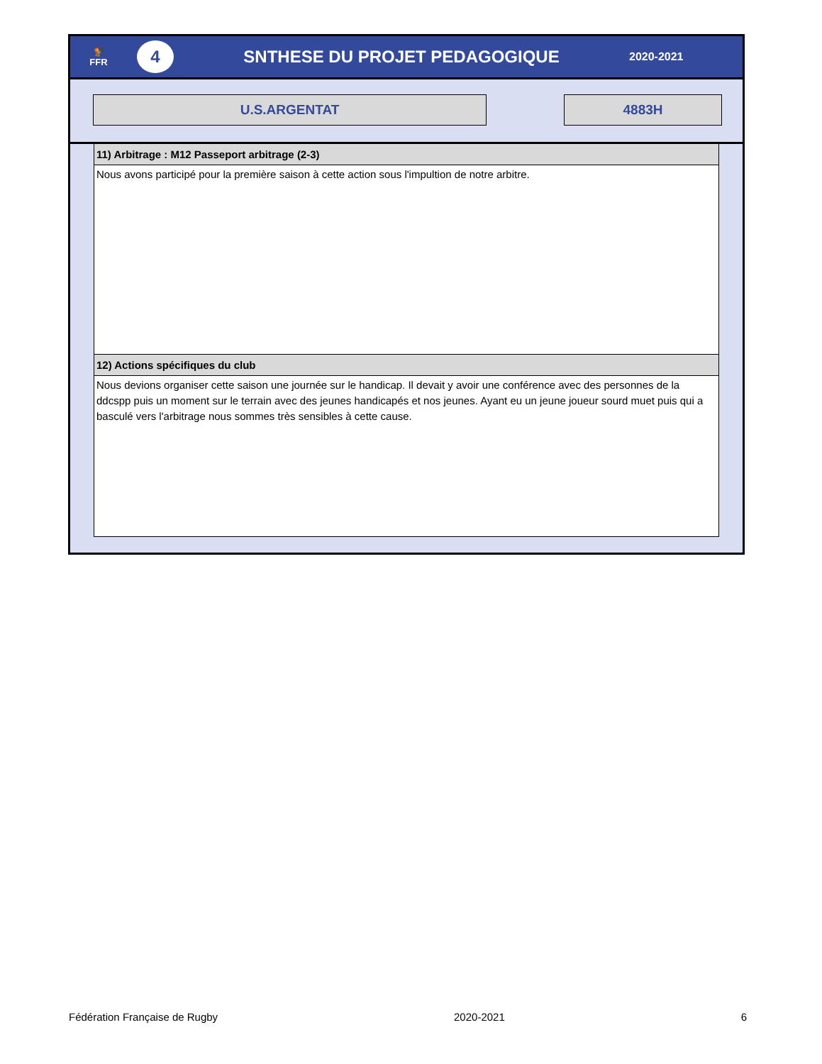🐓
FFR
4
SNTHESE DU PROJET PEDAGOGIQUE
2020-2021
U.S.ARGENTAT 4883H
11) Arbitrage : M12 Passeport arbitrage (2-3)
Nous avons participé pour la première saison à cette action sous l'impultion de notre arbitre.
12) Actions spécifiques du club
Nous devions organiser cette saison une journée sur le handicap. Il devait y avoir une conférence avec des personnes de la ddcspp puis un moment sur le terrain avec des jeunes handicapés et nos jeunes. Ayant eu un jeune joueur sourd muet puis qui a basculé vers l'arbitrage nous sommes très sensibles à cette cause.
Fédération Française de Rugby 2020-2021 6